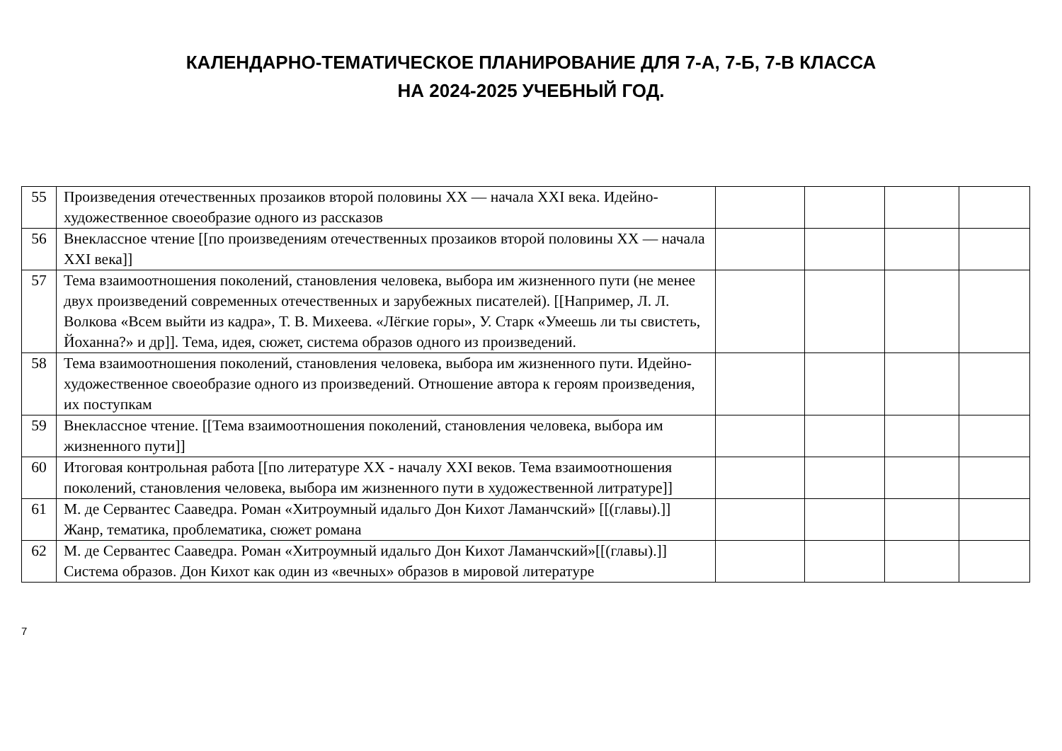КАЛЕНДАРНО-ТЕМАТИЧЕСКОЕ ПЛАНИРОВАНИЕ ДЛЯ 7-А, 7-Б, 7-В КЛАССА
НА 2024-2025 УЧЕБНЫЙ ГОД.
| 55 | Произведения отечественных прозаиков второй половины XX — начала XXI века. Идейно-художественное своеобразие одного из рассказов | | | | |
| 56 | Внеклассное чтение [[по произведениям отечественных прозаиков второй половины XX — начала XXI века]] | | | | |
| 57 | Тема взаимоотношения поколений, становления человека, выбора им жизненного пути (не менее двух произведений современных отечественных и зарубежных писателей). [[Например, Л. Л. Волкова «Всем выйти из кадра», Т. В. Михеева. «Лёгкие горы», У. Старк «Умеешь ли ты свистеть, Йоханна?» и др]]. Тема, идея, сюжет, система образов одного из произведений. | | | | |
| 58 | Тема взаимоотношения поколений, становления человека, выбора им жизненного пути. Идейно-художественное своеобразие одного из произведений. Отношение автора к героям произведения, их поступкам | | | | |
| 59 | Внеклассное чтение. [[Тема взаимоотношения поколений, становления человека, выбора им жизненного пути]] | | | | |
| 60 | Итоговая контрольная работа [[по литературе XX - началу XXI веков. Тема взаимоотношения поколений, становления человека, выбора им жизненного пути в художественной литратуре]] | | | | |
| 61 | М. де Сервантес Сааведра. Роман «Хитроумный идальго Дон Кихот Ламанчский» [[(главы).]] Жанр, тематика, проблематика, сюжет романа | | | | |
| 62 | М. де Сервантес Сааведра. Роман «Хитроумный идальго Дон Кихот Ламанчский»[[(главы).]] Система образов. Дон Кихот как один из «вечных» образов в мировой литературе | | | | |
7